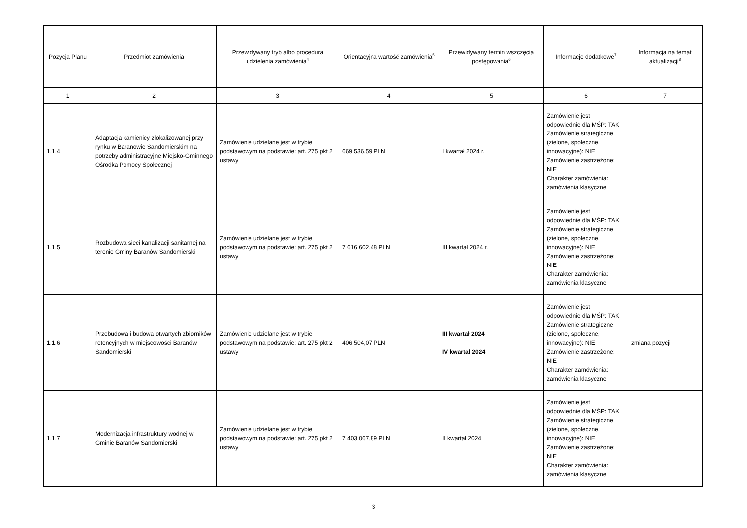| Pozycja Planu | Przedmiot zamówienia | Przewidywany tryb albo procedura udzielenia zamówienia<sup>4</sup> | Orientacyjna wartość zamówienia<sup>5</sup> | Przewidywany termin wszczęcia postępowania<sup>6</sup> | Informacje dodatkowe<sup>7</sup> | Informacja na temat aktualizacji<sup>8</sup> |
| --- | --- | --- | --- | --- | --- | --- |
| 1 | 2 | 3 | 4 | 5 | 6 | 7 |
| 1.1.4 | Adaptacja kamienicy zlokalizowanej przy rynku w Baranowie Sandomierskim na potrzeby administracyjne Miejsko-Gminnego Ośrodka Pomocy Społecznej | Zamówienie udzielane jest w trybie podstawowym na podstawie: art. 275 pkt 2 ustawy | 669 536,59 PLN | I kwartał 2024 r. | Zamówienie jest odpowiednie dla MŚP: TAK Zamówienie strategiczne (zielone, społeczne, innowacyjne): NIE Zamówienie zastrzeżone: NIE Charakter zamówienia: zamówienia klasyczne | |
| 1.1.5 | Rozbudowa sieci kanalizacji sanitarnej na terenie Gminy Baranów Sandomierski | Zamówienie udzielane jest w trybie podstawowym na podstawie: art. 275 pkt 2 ustawy | 7 616 602,48 PLN | III kwartał 2024 r. | Zamówienie jest odpowiednie dla MŚP: TAK Zamówienie strategiczne (zielone, społeczne, innowacyjne): NIE Zamówienie zastrzeżone: NIE Charakter zamówienia: zamówienia klasyczne | |
| 1.1.6 | Przebudowa i budowa otwartych zbiorników retencyjnych w miejscowości Baranów Sandomierski | Zamówienie udzielane jest w trybie podstawowym na podstawie: art. 275 pkt 2 ustawy | 406 504,07 PLN | III kwartał 2024 IV kwartał 2024 | Zamówienie jest odpowiednie dla MŚP: TAK Zamówienie strategiczne (zielone, społeczne, innowacyjne): NIE Zamówienie zastrzeżone: NIE Charakter zamówienia: zamówienia klasyczne | zmiana pozycji |
| 1.1.7 | Modernizacja infrastruktury wodnej w Gminie Baranów Sandomierski | Zamówienie udzielane jest w trybie podstawowym na podstawie: art. 275 pkt 2 ustawy | 7 403 067,89 PLN | II kwartał 2024 | Zamówienie jest odpowiednie dla MŚP: TAK Zamówienie strategiczne (zielone, społeczne, innowacyjne): NIE Zamówienie zastrzeżone: NIE Charakter zamówienia: zamówienia klasyczne | |
3